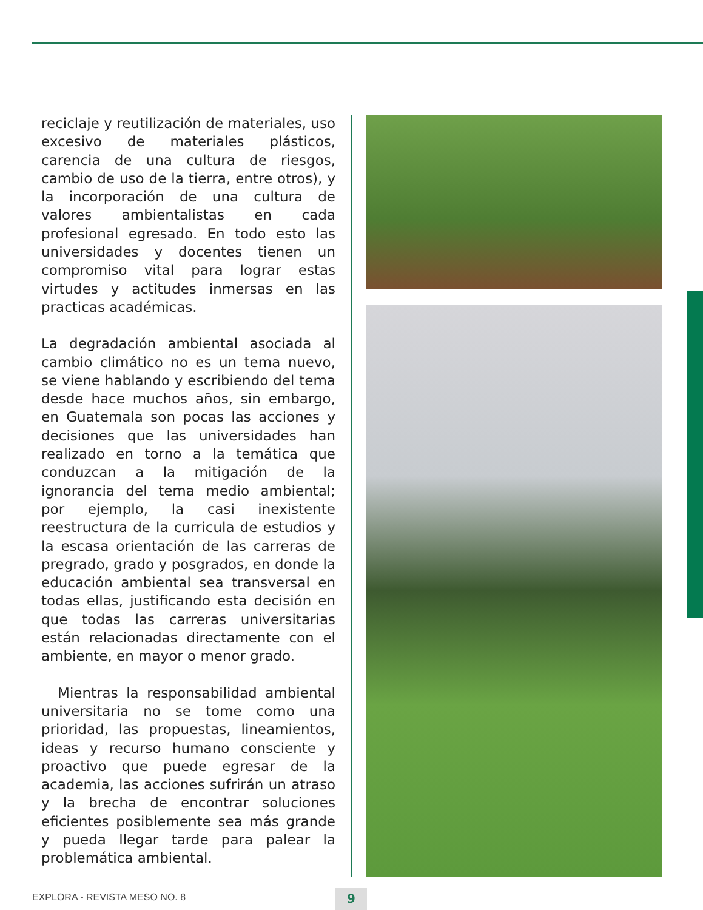reciclaje y reutilización de materiales, uso excesivo de materiales plásticos, carencia de una cultura de riesgos, cambio de uso de la tierra, entre otros), y la incorporación de una cultura de valores ambientalistas en cada profesional egresado. En todo esto las universidades y docentes tienen un compromiso vital para lograr estas virtudes y actitudes inmersas en las practicas académicas.
La degradación ambiental asociada al cambio climático no es un tema nuevo, se viene hablando y escribiendo del tema desde hace muchos años, sin embargo, en Guatemala son pocas las acciones y decisiones que las universidades han realizado en torno a la temática que conduzcan a la mitigación de la ignorancia del tema medio ambiental; por ejemplo, la casi inexistente reestructura de la curricula de estudios y la escasa orientación de las carreras de pregrado, grado y posgrados, en donde la educación ambiental sea transversal en todas ellas, justificando esta decisión en que todas las carreras universitarias están relacionadas directamente con el ambiente, en mayor o menor grado.
Mientras la responsabilidad ambiental universitaria no se tome como una prioridad, las propuestas, lineamientos, ideas y recurso humano consciente y proactivo que puede egresar de la academia, las acciones sufrirán un atraso y la brecha de encontrar soluciones eficientes posiblemente sea más grande y pueda llegar tarde para palear la problemática ambiental.
EXPLORA - REVISTA MESO NO. 8 9